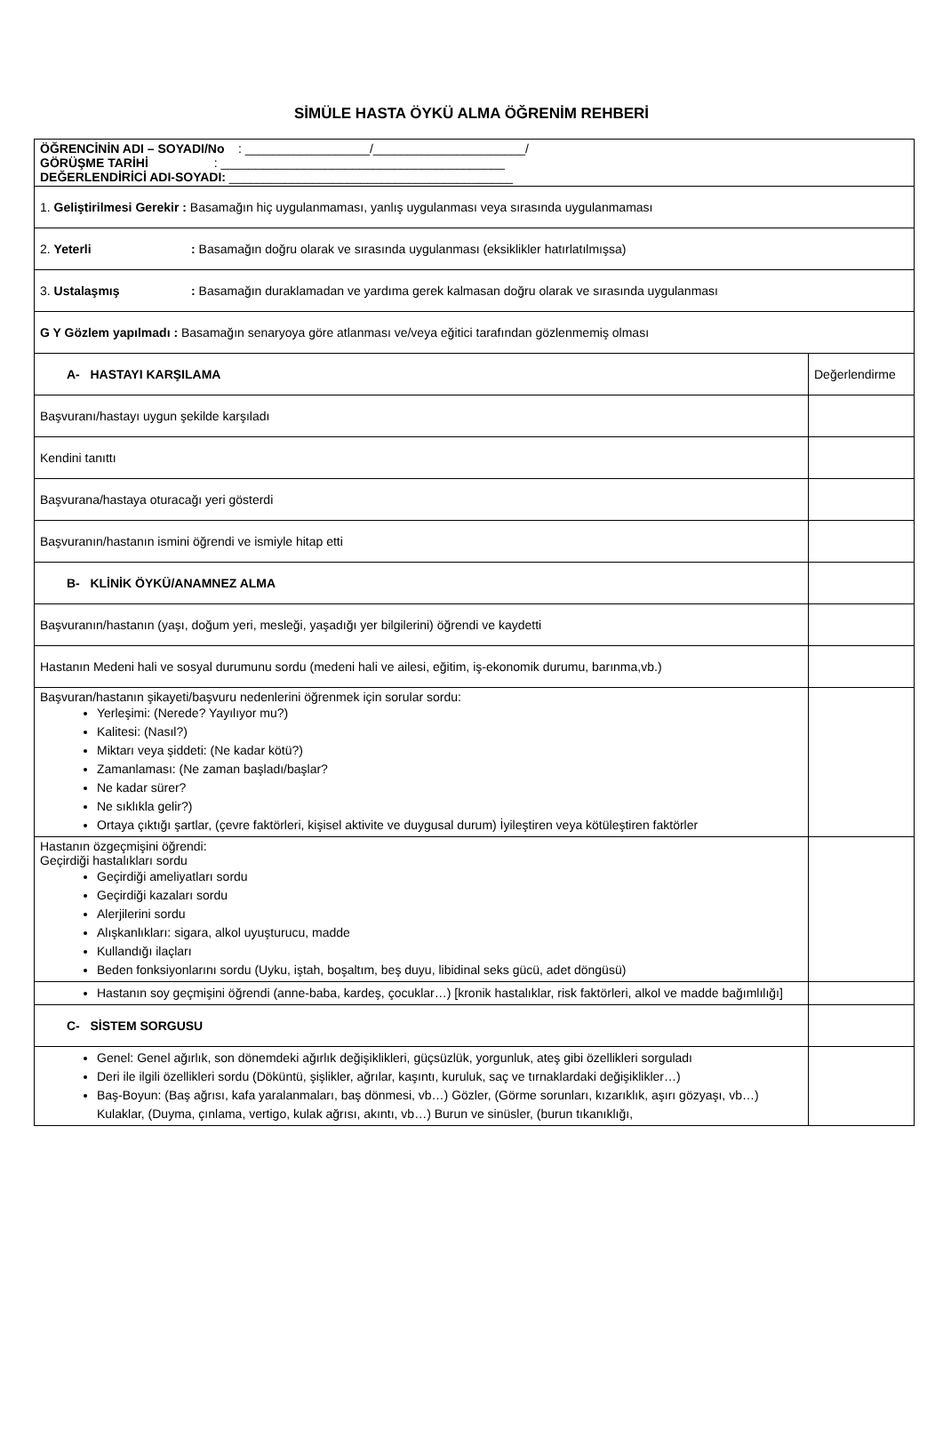SİMÜLE HASTA ÖYKÜ ALMA ÖĞRENİM REHBERİ
| ÖĞRENCİNİN ADI – SOYADI/No : __________________/______________________/ GÖRÜŞME TARİHİ : _________________________________________ DEĞERLENDİRİCİ ADI-SOYADI: _________________________________________ | |
| 1. Geliştirilmesi Gerekir : Basamağın hiç uygulanmaması, yanlış uygulanması veya sırasında uygulanmaması | |
| 2. Yeterli : Basamağın doğru olarak ve sırasında uygulanması (eksiklikler hatırlatılmışsa) | |
| 3. Ustalaşmış : Basamağın duraklamadan ve yardıma gerek kalmasan doğru olarak ve sırasında uygulanması | |
| G Y Gözlem yapılmadı : Basamağın senaryoya göre atlanması ve/veya eğitici tarafından gözlenmemiş olması | |
| A- HASTAYI KARŞILAMA | Değerlendirme |
| Başvuranı/hastayı uygun şekilde karşıladı | |
| Kendini tanıttı | |
| Başvurana/hastaya oturacağı yeri gösterdi | |
| Başvuranın/hastanın ismini öğrendi ve ismiyle hitap etti | |
| B- KLİNİK ÖYKÜ/ANAMNEZ ALMA | |
| Başvuranın/hastanın (yaşı, doğum yeri, mesleği, yaşadığı yer bilgilerini) öğrendi ve kaydetti | |
| Hastanın Medeni hali ve sosyal durumunu sordu (medeni hali ve ailesi, eğitim, iş-ekonomik durumu, barınma,vb.) | |
| Başvuran/hastanın şikayeti/başvuru nedenlerini öğrenmek için sorular sordu: Yerleşimi: (Nerede? Yayılıyor mu?) Kalitesi: (Nasıl?) Miktarı veya şiddeti: (Ne kadar kötü?) Zamanlaması: (Ne zaman başladı/başlar? Ne kadar sürer? Ne sıklıkla gelir?) Ortaya çıktığı şartlar, (çevre faktörleri, kişisel aktivite ve duygusal durum) İyileştiren veya kötüleştiren faktörler | |
| Hastanın özgeçmişini öğrendi: Geçirdiği hastalıkları sordu Geçirdiği ameliyatları sordu Geçirdiği kazaları sordu Alerjilerini sordu Alışkanlıkları: sigara, alkol uyuşturucu, madde Kullandığı ilaçları Beden fonksiyonlarını sordu (Uyku, iştah, boşaltım, beş duyu, libidinal seks gücü, adet döngüsü) | |
| Hastanın soy geçmişini öğrendi (anne-baba, kardeş, çocuklar…) [kronik hastalıklar, risk faktörleri, alkol ve madde bağımlılığı] | |
| C- SİSTEM SORGUSU | |
| Genel: Genel ağırlık, son dönemdeki ağırlık değişiklikleri, güçsüzlük, yorgunluk, ateş gibi özellikleri sorguladı Deri ile ilgili özellikleri sordu (Döküntü, şişlikler, ağrılar, kaşıntı, kuruluk, saç ve tırnaklardaki değişiklikler…) Baş-Boyun: (Baş ağrısı, kafa yaralanmaları, baş dönmesi, vb…) Gözler, (Görme sorunları, kızarıklık, aşırı gözyaşı, vb…) Kulaklar, (Duyma, çınlama, vertigo, kulak ağrısı, akıntı, vb…) Burun ve sinüsler, (burun tıkanıklığı, | |